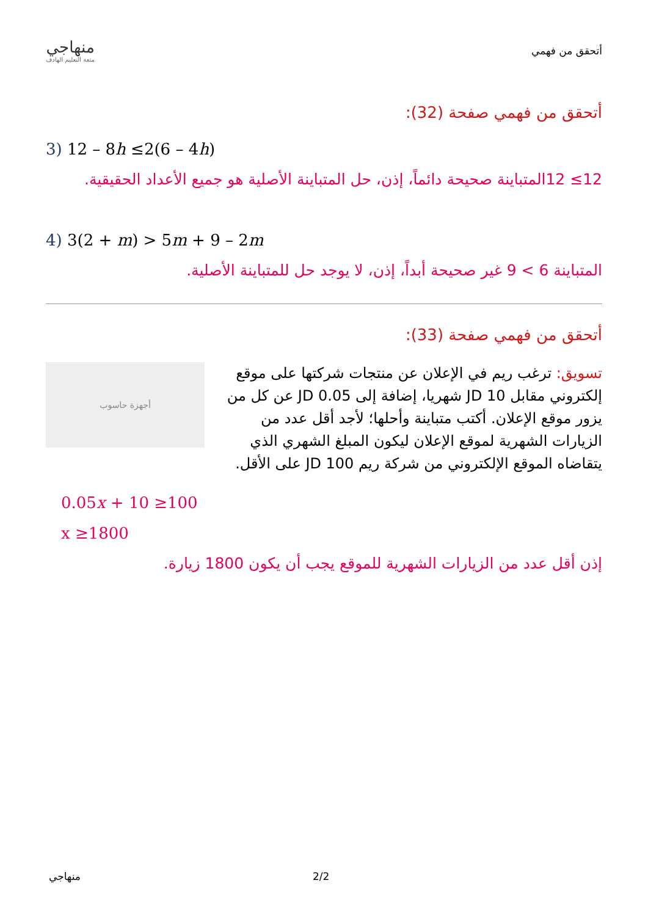منهاجي
متعة التعليم الهادف
أتحقق من فهمي
أتحقق من فهمي صفحة (32):
3) 12 – 8h ≤2(6 – 4h)
12≥ 12المتباينة صحيحة دائماً، إذن، حل المتباينة الأصلية هو جميع الأعداد الحقيقية.
4) 3(2 + m) > 5m + 9 – 2m
المتباينة 6 > 9 غير صحيحة أبداً، إذن، لا يوجد حل للمتباينة الأصلية.
أتحقق من فهمي صفحة (33):
تسويق: ترغب ريم في الإعلان عن منتجات شركتها على موقع إلكتروني مقابل 10 JD شهريا، إضافة إلى 0.05 JD عن كل من يزور موقع الإعلان. أكتب متباينة وأحلها؛ لأجد أقل عدد من الزيارات الشهرية لموقع الإعلان ليكون المبلغ الشهري الذي يتقاضاه الموقع الإلكتروني من شركة ريم 100 JD على الأقل.
أجهزة حاسوب
0.05x + 10 ≥100
x ≥1800
إذن أقل عدد من الزيارات الشهرية للموقع يجب أن يكون 1800 زيارة.
منهاجي 2/2